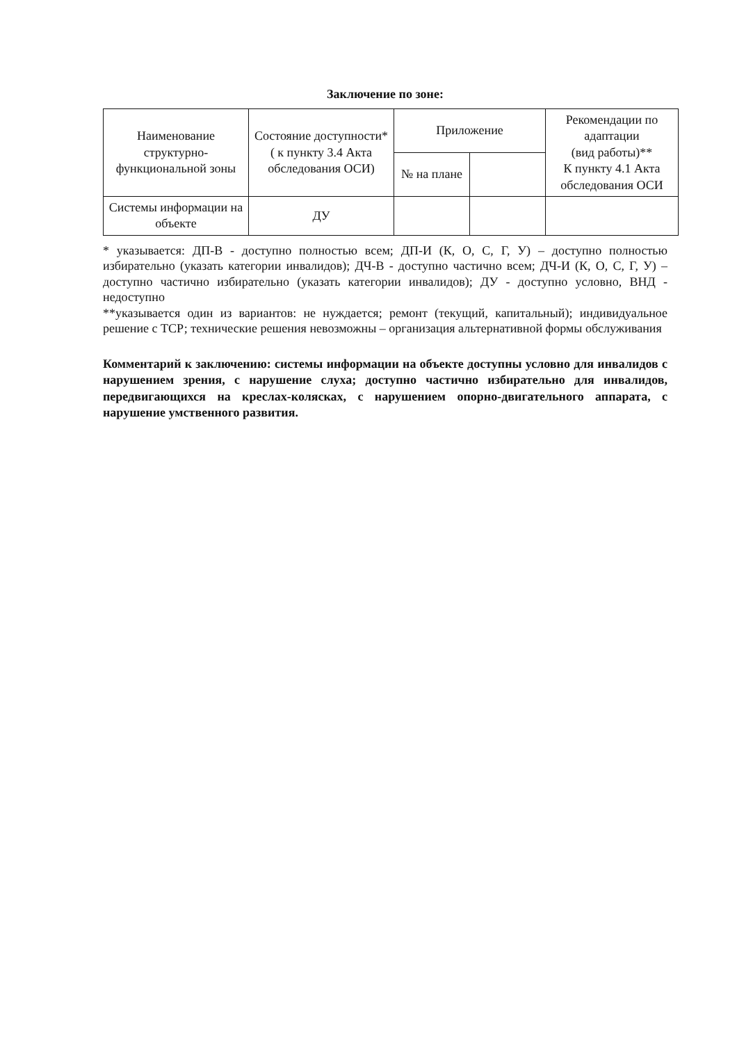Заключение по зоне:
| Наименование структурно-функциональной зоны | Состояние доступности* ( к пункту 3.4 Акта обследования ОСИ) | Приложение | | Рекомендации по адаптации (вид работы)** К пункту 4.1 Акта обследования ОСИ |
| --- | --- | --- | --- | --- |
| | | № на плане | | |
| Системы информации на объекте | ДУ | | | |
* указывается: ДП-В - доступно полностью всем; ДП-И (К, О, С, Г, У) – доступно полностью избирательно (указать категории инвалидов); ДЧ-В - доступно частично всем; ДЧ-И (К, О, С, Г, У) – доступно частично избирательно (указать категории инвалидов); ДУ - доступно условно, ВНД - недоступно
**указывается один из вариантов: не нуждается; ремонт (текущий, капитальный); индивидуальное решение с ТСР; технические решения невозможны – организация альтернативной формы обслуживания
Комментарий к заключению: системы информации на объекте доступны условно для инвалидов с нарушением зрения, с нарушение слуха; доступно частично избирательно для инвалидов, передвигающихся на креслах-колясках, с нарушением опорно-двигательного аппарата, с нарушение умственного развития.